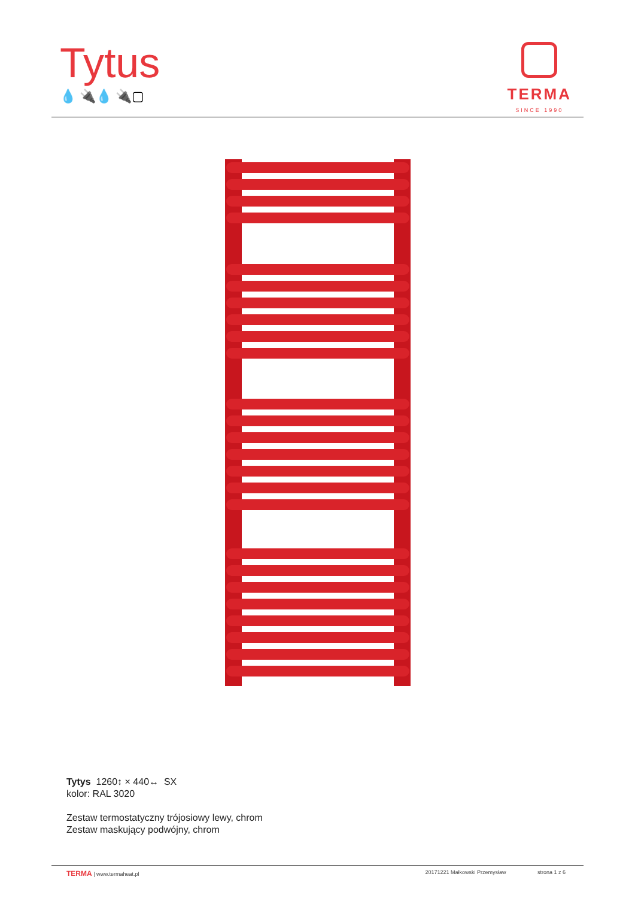Tytus
💧 🔌💧 🔌▢
TERMA
SINCE 1990
Tytys 1260↕ × 440↔ SX
kolor: RAL 3020
Zestaw termostatyczny trójosiowy lewy, chrom
Zestaw maskujący podwójny, chrom
TERMA | www.termaheat.pl 20171221 Małkowski Przemysław strona 1 z 6